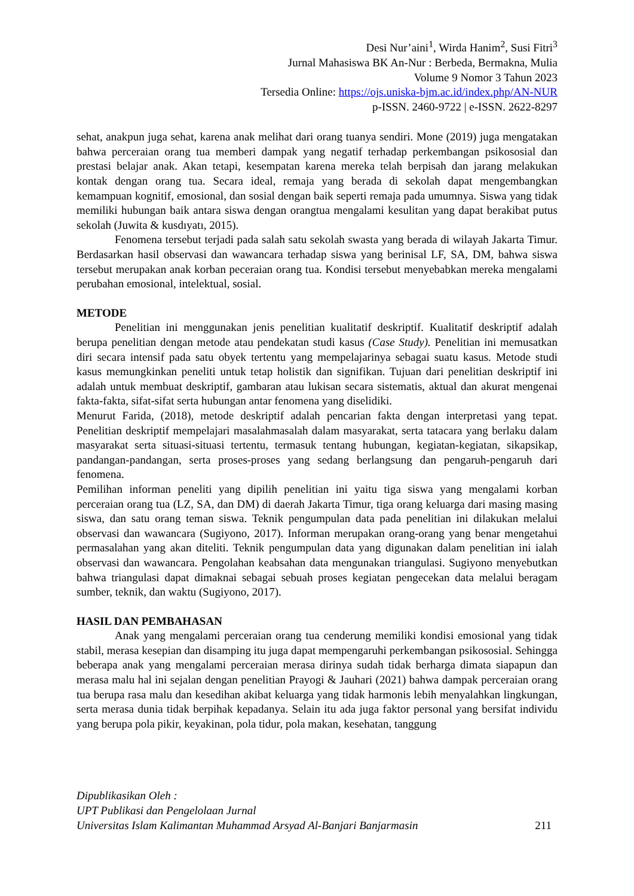Desi Nur’aini<sup>1</sup>, Wirda Hanim<sup>2</sup>, Susi Fitri<sup>3</sup>
Jurnal Mahasiswa BK An-Nur : Berbeda, Bermakna, Mulia
Volume 9 Nomor 3 Tahun 2023
Tersedia Online: https://ojs.uniska-bjm.ac.id/index.php/AN-NUR
p-ISSN. 2460-9722 | e-ISSN. 2622-8297
sehat, anakpun juga sehat, karena anak melihat dari orang tuanya sendiri. Mone (2019) juga mengatakan bahwa perceraian orang tua memberi dampak yang negatif terhadap perkembangan psikososial dan prestasi belajar anak. Akan tetapi, kesempatan karena mereka telah berpisah dan jarang melakukan kontak dengan orang tua. Secara ideal, remaja yang berada di sekolah dapat mengembangkan kemampuan kognitif, emosional, dan sosial dengan baik seperti remaja pada umumnya. Siswa yang tidak memiliki hubungan baik antara siswa dengan orangtua mengalami kesulitan yang dapat berakibat putus sekolah (Juwita & kusdıyatı, 2015).
Fenomena tersebut terjadi pada salah satu sekolah swasta yang berada di wilayah Jakarta Timur. Berdasarkan hasil observasi dan wawancara terhadap siswa yang berinisal LF, SA, DM, bahwa siswa tersebut merupakan anak korban peceraian orang tua. Kondisi tersebut menyebabkan mereka mengalami perubahan emosional, intelektual, sosial.
METODE
Penelitian ini menggunakan jenis penelitian kualitatif deskriptif. Kualitatif deskriptif adalah berupa penelitian dengan metode atau pendekatan studi kasus (Case Study). Penelitian ini memusatkan diri secara intensif pada satu obyek tertentu yang mempelajarinya sebagai suatu kasus. Metode studi kasus memungkinkan peneliti untuk tetap holistik dan signifikan. Tujuan dari penelitian deskriptif ini adalah untuk membuat deskriptif, gambaran atau lukisan secara sistematis, aktual dan akurat mengenai fakta-fakta, sifat-sifat serta hubungan antar fenomena yang diselidiki.
Menurut Farida, (2018), metode deskriptif adalah pencarian fakta dengan interpretasi yang tepat. Penelitian deskriptif mempelajari masalahmasalah dalam masyarakat, serta tatacara yang berlaku dalam masyarakat serta situasi-situasi tertentu, termasuk tentang hubungan, kegiatan-kegiatan, sikapsikap, pandangan-pandangan, serta proses-proses yang sedang berlangsung dan pengaruh-pengaruh dari fenomena.
Pemilihan informan peneliti yang dipilih penelitian ini yaitu tiga siswa yang mengalami korban perceraian orang tua (LZ, SA, dan DM) di daerah Jakarta Timur, tiga orang keluarga dari masing masing siswa, dan satu orang teman siswa. Teknik pengumpulan data pada penelitian ini dilakukan melalui observasi dan wawancara (Sugiyono, 2017). Informan merupakan orang-orang yang benar mengetahui permasalahan yang akan diteliti. Teknik pengumpulan data yang digunakan dalam penelitian ini ialah observasi dan wawancara. Pengolahan keabsahan data mengunakan triangulasi. Sugiyono menyebutkan bahwa triangulasi dapat dimaknai sebagai sebuah proses kegiatan pengecekan data melalui beragam sumber, teknik, dan waktu (Sugiyono, 2017).
HASIL DAN PEMBAHASAN
Anak yang mengalami perceraian orang tua cenderung memiliki kondisi emosional yang tidak stabil, merasa kesepian dan disamping itu juga dapat mempengaruhi perkembangan psikososial. Sehingga beberapa anak yang mengalami perceraian merasa dirinya sudah tidak berharga dimata siapapun dan merasa malu hal ini sejalan dengan penelitian Prayogi & Jauhari (2021) bahwa dampak perceraian orang tua berupa rasa malu dan kesedihan akibat keluarga yang tidak harmonis lebih menyalahkan lingkungan, serta merasa dunia tidak berpihak kepadanya. Selain itu ada juga faktor personal yang bersifat individu yang berupa pola pikir, keyakinan, pola tidur, pola makan, kesehatan, tanggung
Dipublikasikan Oleh :
UPT Publikasi dan Pengelolaan Jurnal
Universitas Islam Kalimantan Muhammad Arsyad Al-Banjari Banjarmasin
211